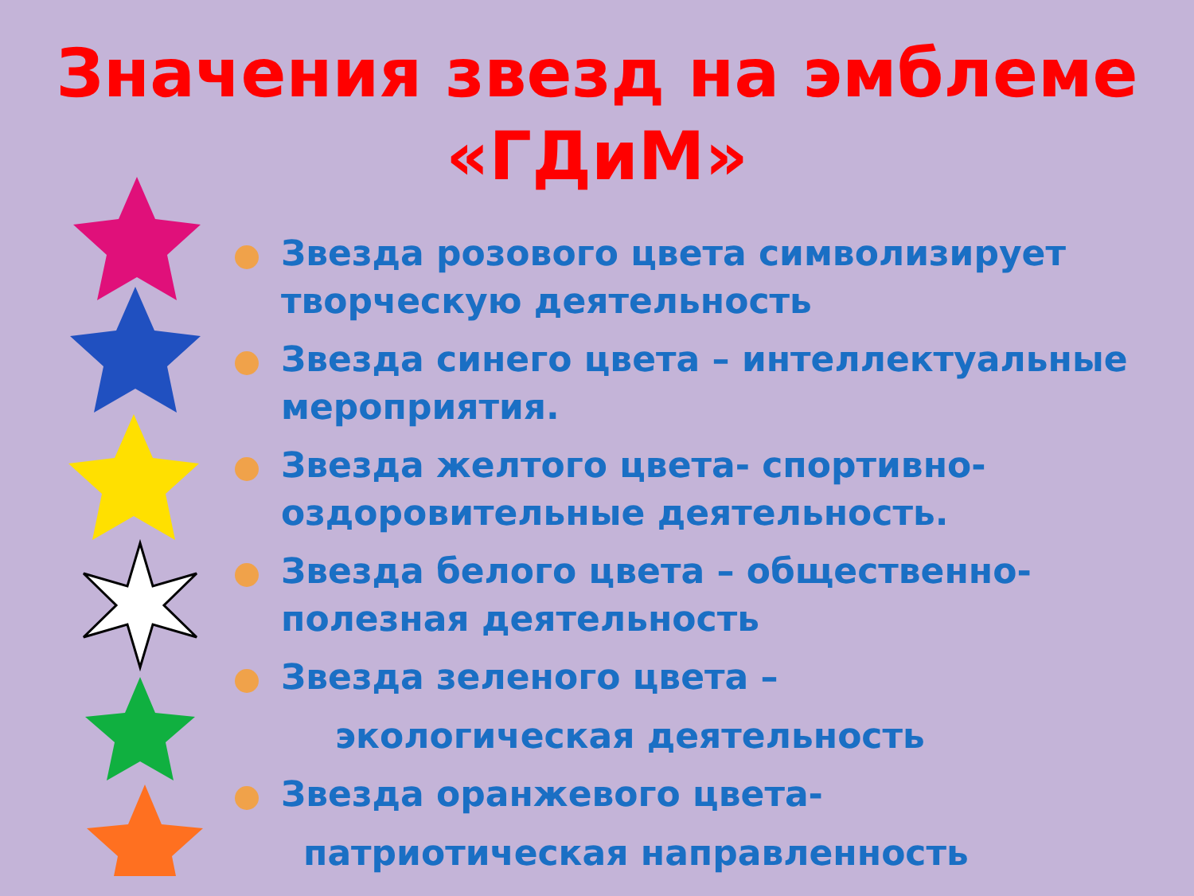Значения звезд на эмблеме
«ГДиМ»
Звезда розового цвета символизирует творческую деятельность
Звезда синего цвета – интеллектуальные мероприятия.
Звезда желтого цвета- спортивно-оздоровительные деятельность.
Звезда белого цвета – общественно-полезная деятельность
Звезда зеленого цвета –
экологическая деятельность
Звезда оранжевого цвета-
патриотическая направленность